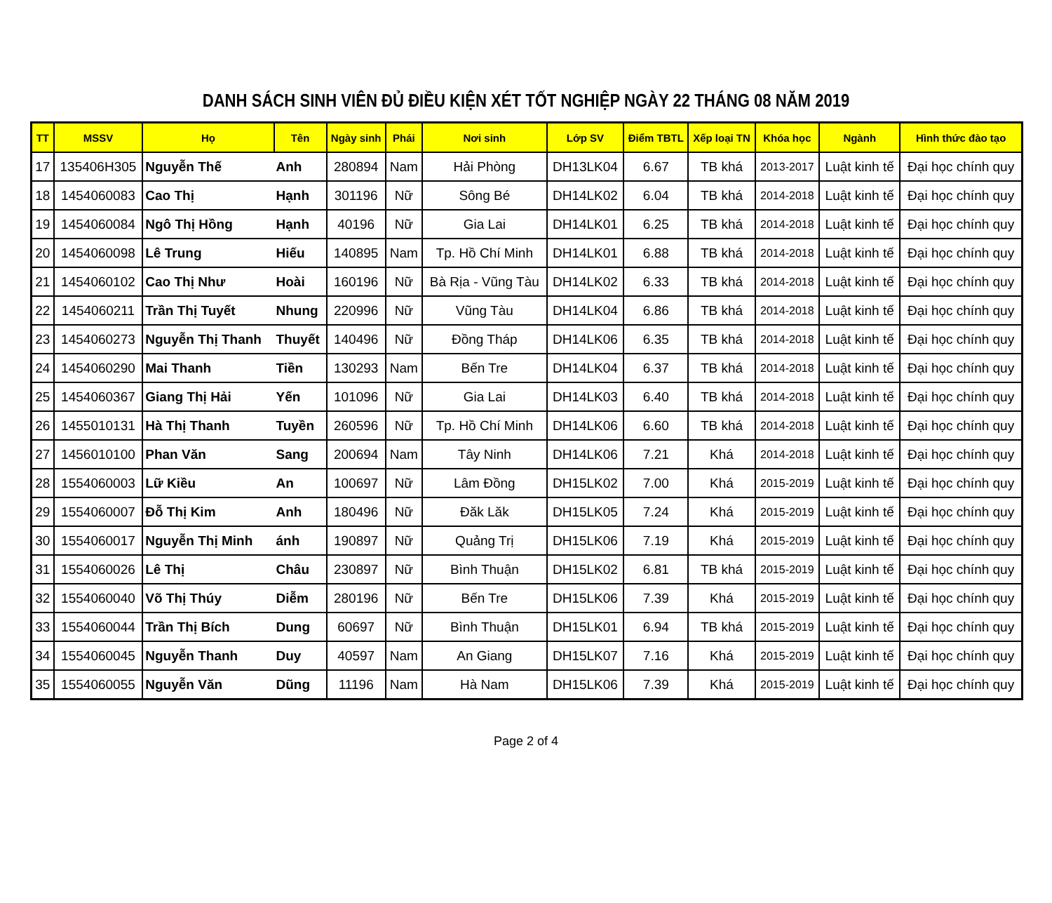DANH SÁCH SINH VIÊN ĐỦ ĐIỀU KIỆN XÉT TỐT NGHIỆP NGÀY 22 THÁNG 08 NĂM 2019
| TT | MSSV | Họ | Tên | Ngày sinh | Phái | Nơi sinh | Lớp SV | Điểm TBTL | Xếp loại TN | Khóa học | Ngành | Hình thức đào tạo |
| --- | --- | --- | --- | --- | --- | --- | --- | --- | --- | --- | --- | --- |
| 17 | 135406H305 | Nguyễn Thế | Anh | 280894 | Nam | Hải Phòng | DH13LK04 | 6.67 | TB khá | 2013-2017 | Luật kinh tế | Đại học chính quy |
| 18 | 1454060083 | Cao Thị | Hạnh | 301196 | Nữ | Sông Bé | DH14LK02 | 6.04 | TB khá | 2014-2018 | Luật kinh tế | Đại học chính quy |
| 19 | 1454060084 | Ngô Thị Hồng | Hạnh | 40196 | Nữ | Gia Lai | DH14LK01 | 6.25 | TB khá | 2014-2018 | Luật kinh tế | Đại học chính quy |
| 20 | 1454060098 | Lê Trung | Hiếu | 140895 | Nam | Tp. Hồ Chí Minh | DH14LK01 | 6.88 | TB khá | 2014-2018 | Luật kinh tế | Đại học chính quy |
| 21 | 1454060102 | Cao Thị Như | Hoài | 160196 | Nữ | Bà Rịa - Vũng Tàu | DH14LK02 | 6.33 | TB khá | 2014-2018 | Luật kinh tế | Đại học chính quy |
| 22 | 1454060211 | Trần Thị Tuyết | Nhung | 220996 | Nữ | Vũng Tàu | DH14LK04 | 6.86 | TB khá | 2014-2018 | Luật kinh tế | Đại học chính quy |
| 23 | 1454060273 | Nguyễn Thị Thanh | Thuyết | 140496 | Nữ | Đồng Tháp | DH14LK06 | 6.35 | TB khá | 2014-2018 | Luật kinh tế | Đại học chính quy |
| 24 | 1454060290 | Mai Thanh | Tiền | 130293 | Nam | Bến Tre | DH14LK04 | 6.37 | TB khá | 2014-2018 | Luật kinh tế | Đại học chính quy |
| 25 | 1454060367 | Giang Thị Hải | Yến | 101096 | Nữ | Gia Lai | DH14LK03 | 6.40 | TB khá | 2014-2018 | Luật kinh tế | Đại học chính quy |
| 26 | 1455010131 | Hà Thị Thanh | Tuyền | 260596 | Nữ | Tp. Hồ Chí Minh | DH14LK06 | 6.60 | TB khá | 2014-2018 | Luật kinh tế | Đại học chính quy |
| 27 | 1456010100 | Phan Văn | Sang | 200694 | Nam | Tây Ninh | DH14LK06 | 7.21 | Khá | 2014-2018 | Luật kinh tế | Đại học chính quy |
| 28 | 1554060003 | Lữ Kiều | An | 100697 | Nữ | Lâm Đồng | DH15LK02 | 7.00 | Khá | 2015-2019 | Luật kinh tế | Đại học chính quy |
| 29 | 1554060007 | Đỗ Thị Kim | Anh | 180496 | Nữ | Đăk Lăk | DH15LK05 | 7.24 | Khá | 2015-2019 | Luật kinh tế | Đại học chính quy |
| 30 | 1554060017 | Nguyễn Thị Minh | ánh | 190897 | Nữ | Quảng Trị | DH15LK06 | 7.19 | Khá | 2015-2019 | Luật kinh tế | Đại học chính quy |
| 31 | 1554060026 | Lê Thị | Châu | 230897 | Nữ | Bình Thuận | DH15LK02 | 6.81 | TB khá | 2015-2019 | Luật kinh tế | Đại học chính quy |
| 32 | 1554060040 | Võ Thị Thúy | Diễm | 280196 | Nữ | Bến Tre | DH15LK06 | 7.39 | Khá | 2015-2019 | Luật kinh tế | Đại học chính quy |
| 33 | 1554060044 | Trần Thị Bích | Dung | 60697 | Nữ | Bình Thuận | DH15LK01 | 6.94 | TB khá | 2015-2019 | Luật kinh tế | Đại học chính quy |
| 34 | 1554060045 | Nguyễn Thanh | Duy | 40597 | Nam | An Giang | DH15LK07 | 7.16 | Khá | 2015-2019 | Luật kinh tế | Đại học chính quy |
| 35 | 1554060055 | Nguyễn Văn | Dũng | 11196 | Nam | Hà Nam | DH15LK06 | 7.39 | Khá | 2015-2019 | Luật kinh tế | Đại học chính quy |
Page 2 of 4